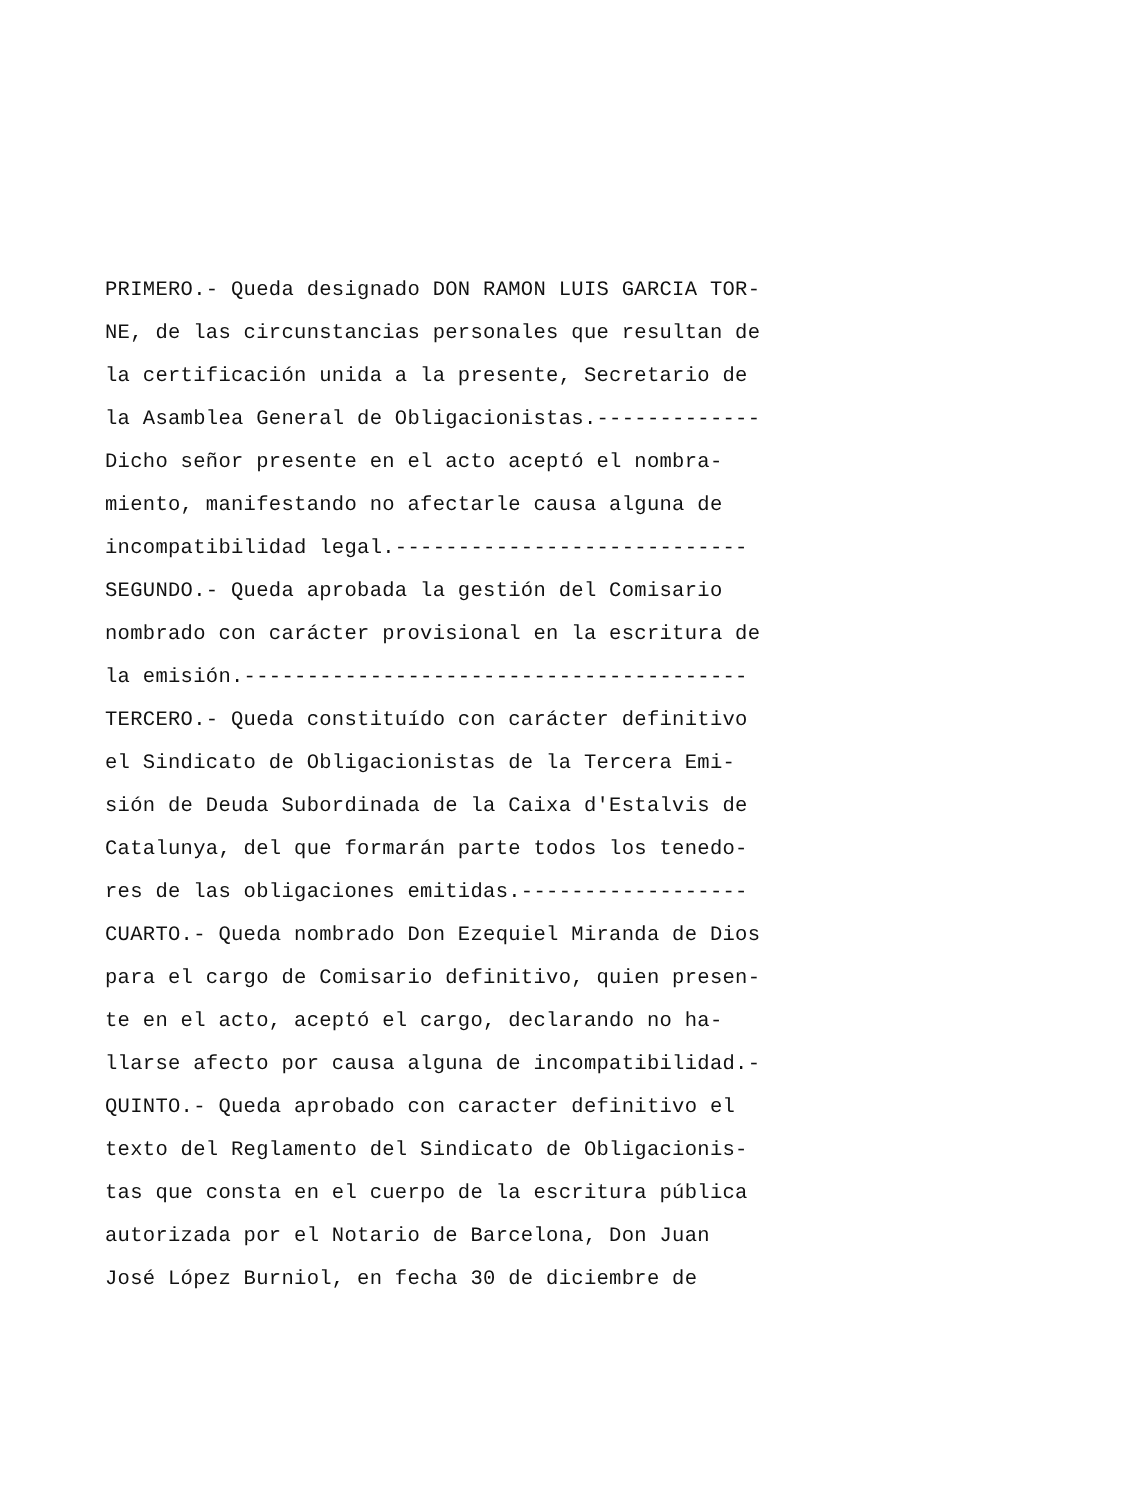PRIMERO.- Queda designado DON RAMON LUIS GARCIA TOR- NE, de las circunstancias personales que resultan de la certificación unida a la presente, Secretario de la Asamblea General de Obligacionistas.------------- Dicho señor presente en el acto aceptó el nombra- miento, manifestando no afectarle causa alguna de incompatibilidad legal.---------------------------- SEGUNDO.- Queda aprobada la gestión del Comisario nombrado con carácter provisional en la escritura de la emisión.---------------------------------------- TERCERO.- Queda constituído con carácter definitivo el Sindicato de Obligacionistas de la Tercera Emi- sión de Deuda Subordinada de la Caixa d'Estalvis de Catalunya, del que formarán parte todos los tenedo- res de las obligaciones emitidas.------------------ CUARTO.- Queda nombrado Don Ezequiel Miranda de Dios para el cargo de Comisario definitivo, quien presen- te en el acto, aceptó el cargo, declarando no ha- llarse afecto por causa alguna de incompatibilidad.- QUINTO.- Queda aprobado con caracter definitivo el texto del Reglamento del Sindicato de Obligacionis- tas que consta en el cuerpo de la escritura pública autorizada por el Notario de Barcelona, Don Juan José López Burniol, en fecha 30 de diciembre de